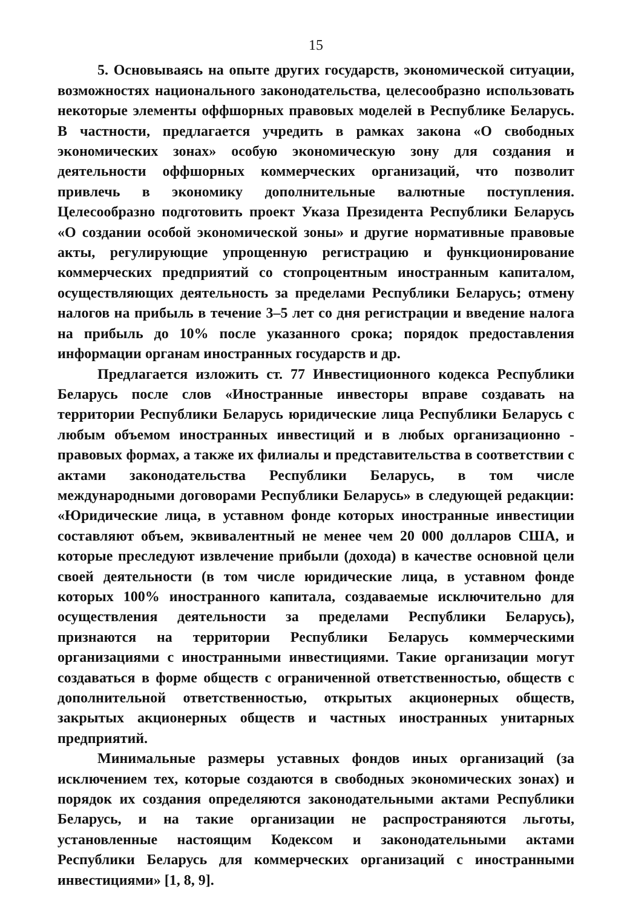15
5. Основываясь на опыте других государств, экономической ситуации, возможностях национального законодательства, целесообразно использовать некоторые элементы оффшорных правовых моделей в Республике Беларусь. В частности, предлагается учредить в рамках закона «О свободных экономических зонах» особую экономическую зону для создания и деятельности оффшорных коммерческих организаций, что позволит привлечь в экономику дополнительные валютные поступления. Целесообразно подготовить проект Указа Президента Республики Беларусь «О создании особой экономической зоны» и другие нормативные правовые акты, регулирующие упрощенную регистрацию и функционирование коммерческих предприятий со стопроцентным иностранным капиталом, осуществляющих деятельность за пределами Республики Беларусь; отмену налогов на прибыль в течение 3–5 лет со дня регистрации и введение налога на прибыль до 10% после указанного срока; порядок предоставления информации органам иностранных государств и др.
Предлагается изложить ст. 77 Инвестиционного кодекса Республики Беларусь после слов «Иностранные инвесторы вправе создавать на территории Республики Беларусь юридические лица Республики Беларусь с любым объемом иностранных инвестиций и в любых организационно - правовых формах, а также их филиалы и представительства в соответствии с актами законодательства Республики Беларусь, в том числе международными договорами Республики Беларусь» в следующей редакции: «Юридические лица, в уставном фонде которых иностранные инвестиции составляют объем, эквивалентный не менее чем 20 000 долларов США, и которые преследуют извлечение прибыли (дохода) в качестве основной цели своей деятельности (в том числе юридические лица, в уставном фонде которых 100% иностранного капитала, создаваемые исключительно для осуществления деятельности за пределами Республики Беларусь), признаются на территории Республики Беларусь коммерческими организациями с иностранными инвестициями. Такие организации могут создаваться в форме обществ с ограниченной ответственностью, обществ с дополнительной ответственностью, открытых акционерных обществ, закрытых акционерных обществ и частных иностранных унитарных предприятий.
Минимальные размеры уставных фондов иных организаций (за исключением тех, которые создаются в свободных экономических зонах) и порядок их создания определяются законодательными актами Республики Беларусь, и на такие организации не распространяются льготы, установленные настоящим Кодексом и законодательными актами Республики Беларусь для коммерческих организаций с иностранными инвестициями» [1, 8, 9].